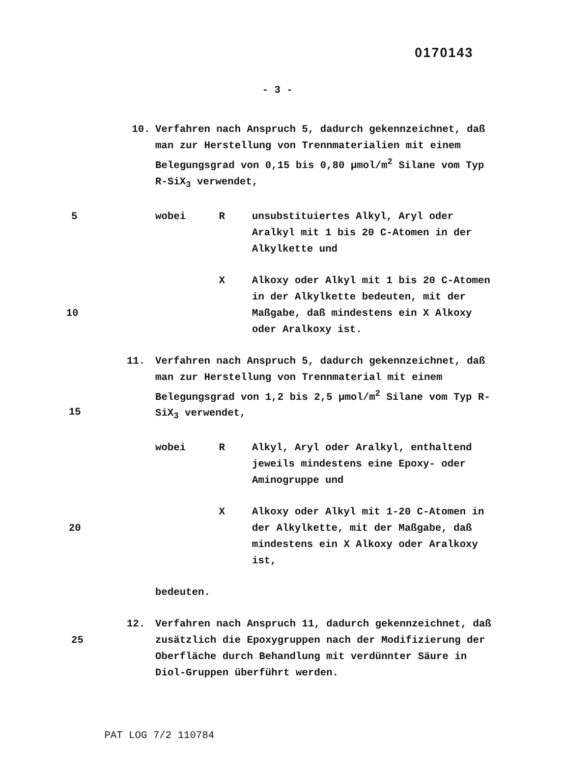0170143
- 3 -
10. Verfahren nach Anspruch 5, dadurch gekennzeichnet, daß man zur Herstellung von Trennmaterialien mit einem Belegungsgrad von 0,15 bis 0,80 µmol/m<sup>2</sup> Silane vom Typ R-SiX<sub>3</sub> verwendet,
5 wobei R unsubstituiertes Alkyl, Aryl oder Aralkyl mit 1 bis 20 C-Atomen in der Alkylkette und
10
X Alkoxy oder Alkyl mit 1 bis 20 C-Atomen in der Alkylkette bedeuten, mit der Maßgabe, daß mindestens ein X Alkoxy oder Aralkoxy ist.
11. Verfahren nach Anspruch 5, dadurch gekennzeichnet, daß man zur Herstellung von Trennmaterial mit einem Belegungsgrad von 1,2 bis 2,5 µmol/m<sup>2</sup> Silane vom Typ R-SiX<sub>3</sub> verwendet,
wobei R Alkyl, Aryl oder Aralkyl, enthaltend jeweils mindestens eine Epoxy- oder Aminogruppe und
20
X Alkoxy oder Alkyl mit 1-20 C-Atomen in der Alkylkette, mit der Maßgabe, daß mindestens ein X Alkoxy oder Aralkoxy ist,
bedeuten.
12. Verfahren nach Anspruch 11, dadurch gekennzeichnet, daß zusätzlich die Epoxygruppen nach der Modifizierung der Oberfläche durch Behandlung mit verdünnter Säure in Diol-Gruppen überführt werden.
15
25
PAT LOG 7/2 110784